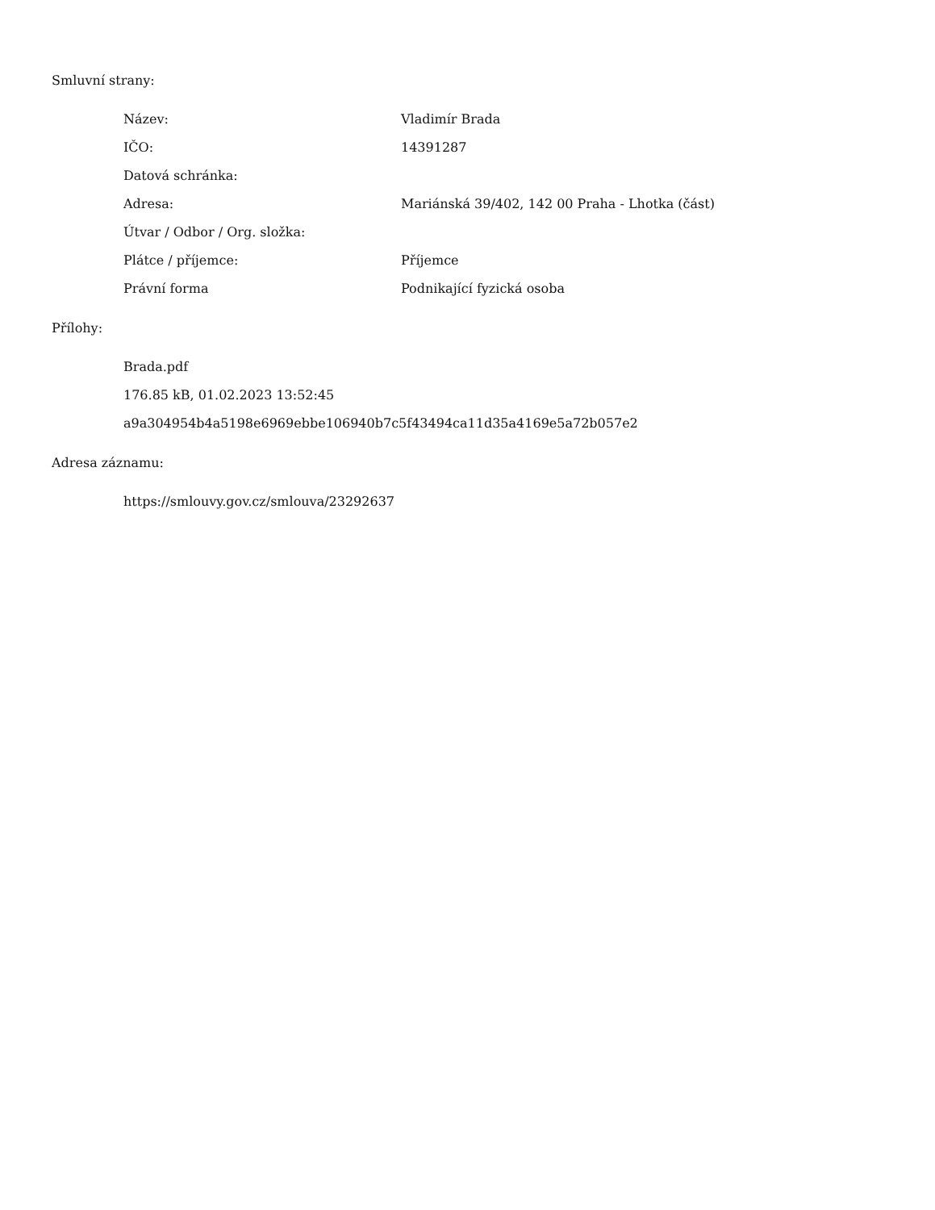Smluvní strany:
| Název: | Vladimír Brada |
| IČO: | 14391287 |
| Datová schránka: | |
| Adresa: | Mariánská 39/402, 142 00 Praha - Lhotka (část) |
| Útvar / Odbor / Org. složka: | |
| Plátce / příjemce: | Příjemce |
| Právní forma | Podnikající fyzická osoba |
Přílohy:
Brada.pdf
176.85 kB, 01.02.2023 13:52:45
a9a304954b4a5198e6969ebbe106940b7c5f43494ca11d35a4169e5a72b057e2
Adresa záznamu:
https://smlouvy.gov.cz/smlouva/23292637